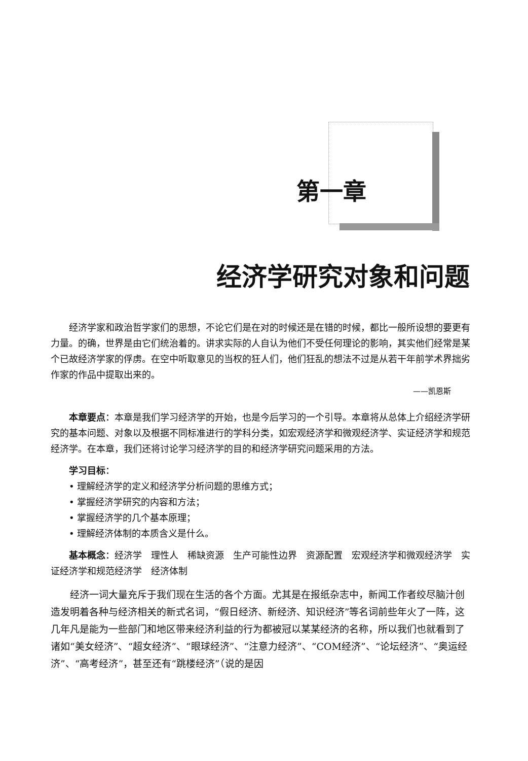第一章
经济学研究对象和问题
经济学家和政治哲学家们的思想，不论它们是在对的时候还是在错的时候，都比一般所设想的要更有力量。的确，世界是由它们统治着的。讲求实际的人自认为他们不受任何理论的影响，其实他们经常是某个已故经济学家的俘虏。在空中听取意见的当权的狂人们，他们狂乱的想法不过是从若干年前学术界拙劣作家的作品中提取出来的。
——凯恩斯
本章要点：本章是我们学习经济学的开始，也是今后学习的一个引导。本章将从总体上介绍经济学研究的基本问题、对象以及根据不同标准进行的学科分类，如宏观经济学和微观经济学、实证经济学和规范经济学。在本章，我们还将讨论学习经济学的目的和经济学研究问题采用的方法。
学习目标：
• 理解经济学的定义和经济学分析问题的思维方式；
• 掌握经济学研究的内容和方法；
• 掌握经济学的几个基本原理；
• 理解经济体制的本质含义是什么。
基本概念：经济学　理性人　稀缺资源　生产可能性边界　资源配置　宏观经济学和微观经济学　实证经济学和规范经济学　经济体制
经济一词大量充斥于我们现在生活的各个方面。尤其是在报纸杂志中，新闻工作者绞尽脑汁创造发明着各种与经济相关的新式名词，“假日经济、新经济、知识经济”等名词前些年火了一阵，这几年凡是能为一些部门和地区带来经济利益的行为都被冠以某某经济的名称，所以我们也就看到了诸如“美女经济”、“超女经济”、“眼球经济”、“注意力经济”、“COM经济”、“论坛经济”、“奥运经济”、“高考经济”，甚至还有“跳楼经济”（说的是因